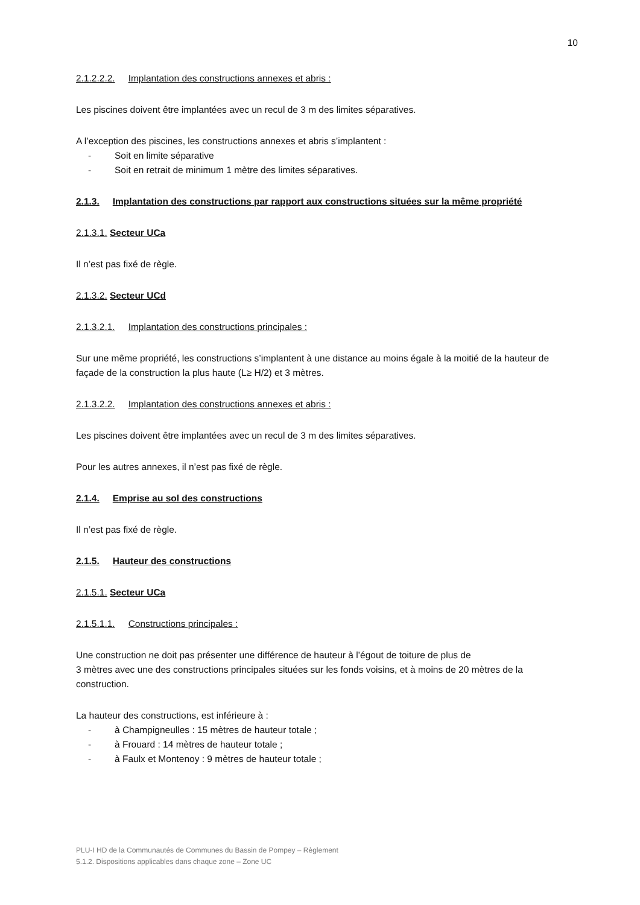10
2.1.2.2.2. Implantation des constructions annexes et abris :
Les piscines doivent être implantées avec un recul de 3 m des limites séparatives.
A l’exception des piscines, les constructions annexes et abris s’implantent :
- Soit en limite séparative
- Soit en retrait de minimum 1 mètre des limites séparatives.
2.1.3. Implantation des constructions par rapport aux constructions situées sur la même propriété
2.1.3.1. Secteur UCa
Il n’est pas fixé de règle.
2.1.3.2. Secteur UCd
2.1.3.2.1. Implantation des constructions principales :
Sur une même propriété, les constructions s’implantent à une distance au moins égale à la moitié de la hauteur de façade de la construction la plus haute (L≥ H/2) et 3 mètres.
2.1.3.2.2. Implantation des constructions annexes et abris :
Les piscines doivent être implantées avec un recul de 3 m des limites séparatives.
Pour les autres annexes, il n’est pas fixé de règle.
2.1.4. Emprise au sol des constructions
Il n’est pas fixé de règle.
2.1.5. Hauteur des constructions
2.1.5.1. Secteur UCa
2.1.5.1.1. Constructions principales :
Une construction ne doit pas présenter une différence de hauteur à l’égout de toiture de plus de
3 mètres avec une des constructions principales situées sur les fonds voisins, et à moins de 20 mètres de la construction.
La hauteur des constructions, est inférieure à :
- à Champigneulles : 15 mètres de hauteur totale ;
- à Frouard : 14 mètres de hauteur totale ;
- à Faulx et Montenoy : 9 mètres de hauteur totale ;
PLU-I HD de la Communautés de Communes du Bassin de Pompey – Règlement
5.1.2. Dispositions applicables dans chaque zone – Zone UC